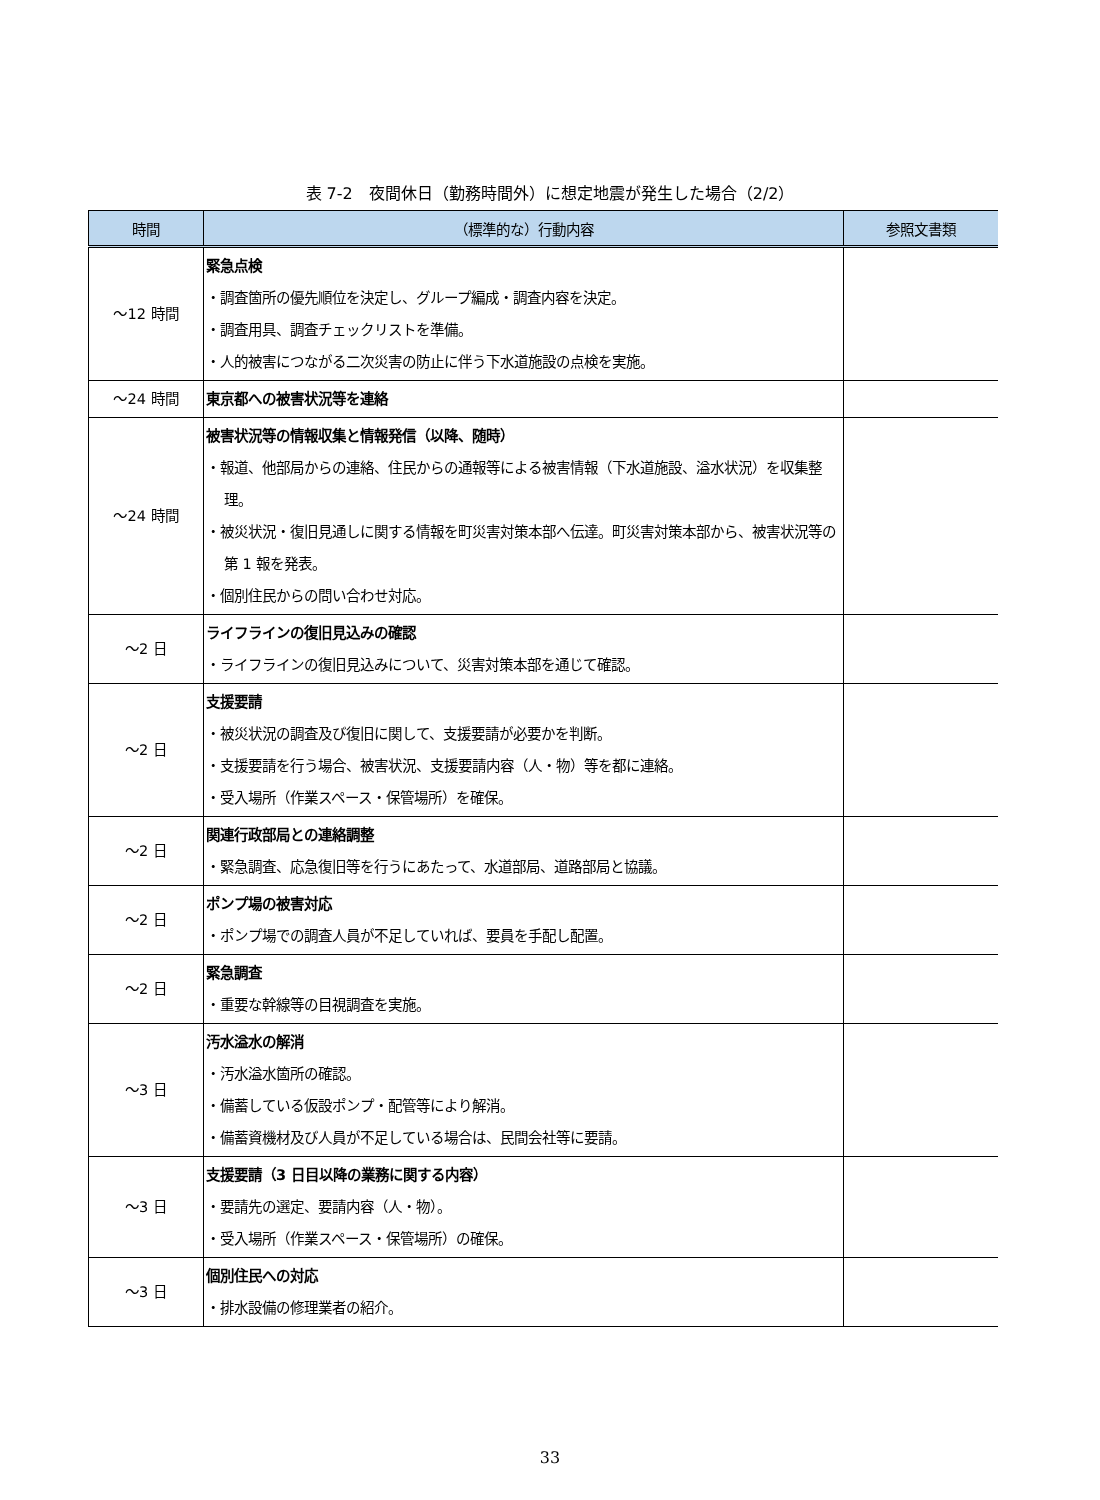表 7-2　夜間休日（勤務時間外）に想定地震が発生した場合（2/2）
| 時間 | （標準的な）行動内容 | 参照文書類 |
| --- | --- | --- |
| ～12 時間 | 緊急点検 ・調査箇所の優先順位を決定し、グループ編成・調査内容を決定。 ・調査用具、調査チェックリストを準備。 ・人的被害につながる二次災害の防止に伴う下水道施設の点検を実施。 | |
| ～24 時間 | 東京都への被害状況等を連絡 | |
| ～24 時間 | 被害状況等の情報収集と情報発信（以降、随時） ・報道、他部局からの連絡、住民からの通報等による被害情報（下水道施設、溢水状況）を収集整理。 ・被災状況・復旧見通しに関する情報を町災害対策本部へ伝達。町災害対策本部から、被害状況等の第 1 報を発表。 ・個別住民からの問い合わせ対応。 | |
| ～2 日 | ライフラインの復旧見込みの確認 ・ライフラインの復旧見込みについて、災害対策本部を通じて確認。 | |
| ～2 日 | 支援要請 ・被災状況の調査及び復旧に関して、支援要請が必要かを判断。 ・支援要請を行う場合、被害状況、支援要請内容（人・物）等を都に連絡。 ・受入場所（作業スペース・保管場所）を確保。 | |
| ～2 日 | 関連行政部局との連絡調整 ・緊急調査、応急復旧等を行うにあたって、水道部局、道路部局と協議。 | |
| ～2 日 | ポンプ場の被害対応 ・ポンプ場での調査人員が不足していれば、要員を手配し配置。 | |
| ～2 日 | 緊急調査 ・重要な幹線等の目視調査を実施。 | |
| ～3 日 | 汚水溢水の解消 ・汚水溢水箇所の確認。 ・備蓄している仮設ポンプ・配管等により解消。 ・備蓄資機材及び人員が不足している場合は、民間会社等に要請。 | |
| ～3 日 | 支援要請（3 日目以降の業務に関する内容） ・要請先の選定、要請内容（人・物）。 ・受入場所（作業スペース・保管場所）の確保。 | |
| ～3 日 | 個別住民への対応 ・排水設備の修理業者の紹介。 | |
33